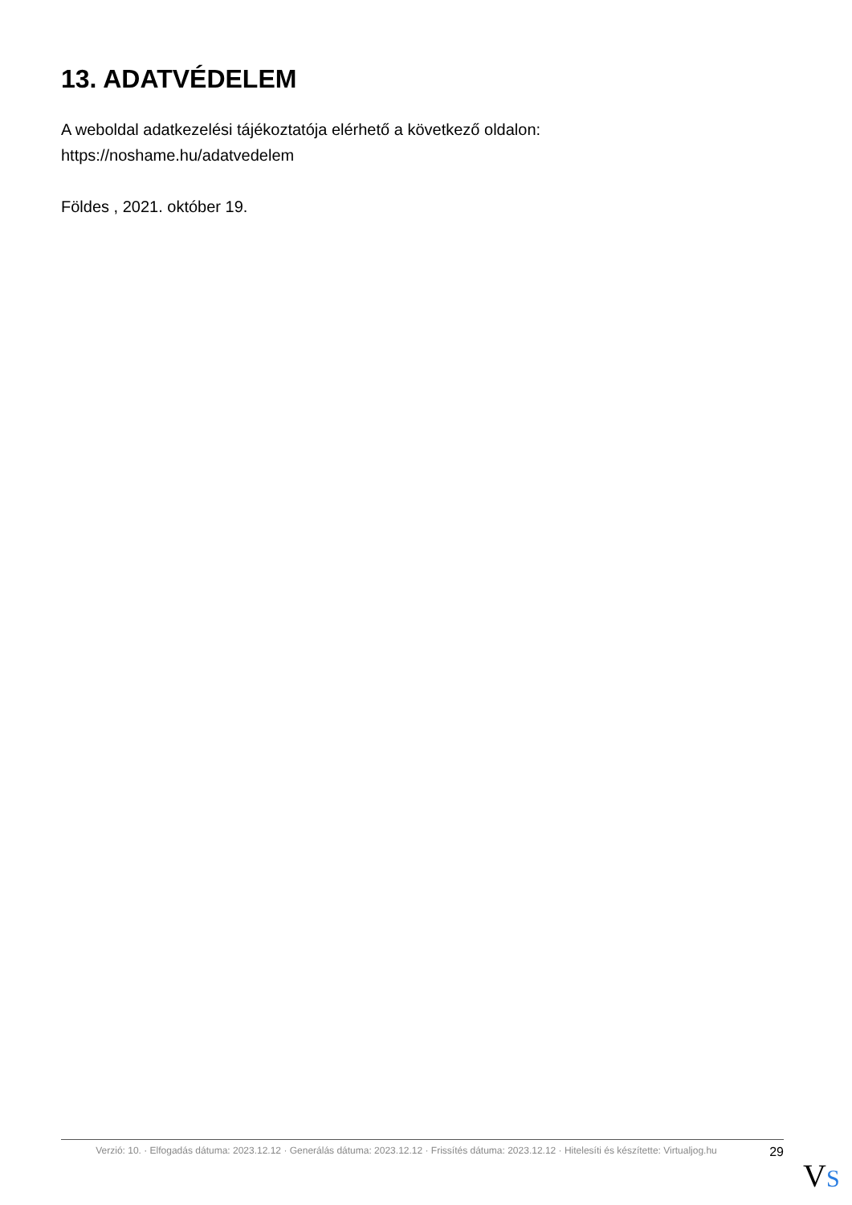13. ADATVÉDELEM
A weboldal adatkezelési tájékoztatója elérhető a következő oldalon:
https://noshame.hu/adatvedelem
Földes , 2021. október 19.
Verzió: 10. · Elfogadás dátuma: 2023.12.12 · Generálás dátuma: 2023.12.12 · Frissítés dátuma: 2023.12.12 · Hitelesíti és készítette: Virtualjog.hu
29
VS